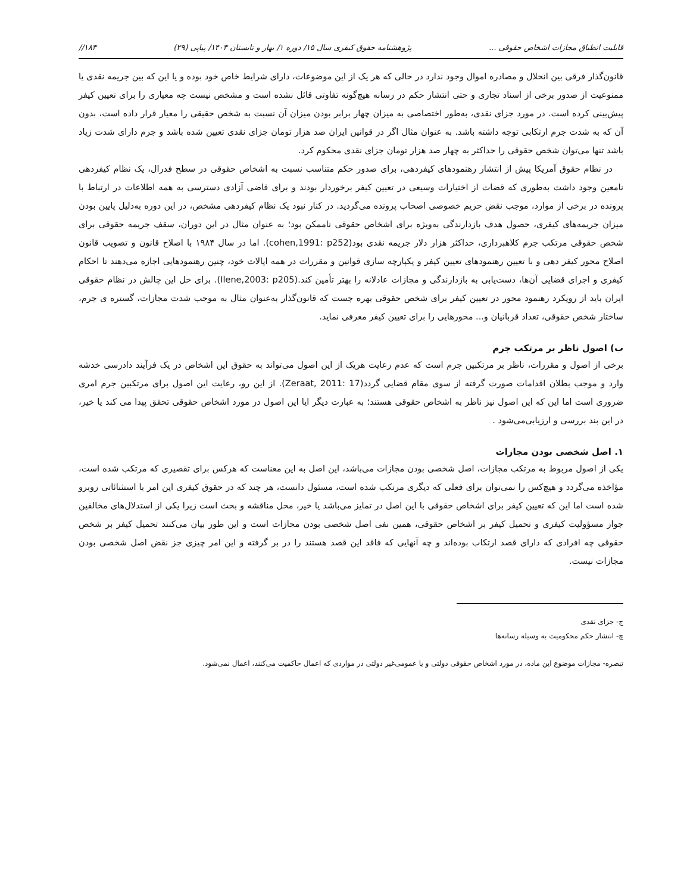قابلیت انطباق مجازات اشخاص حقوقی ... پژوهشنامه حقوق کیفری سال ۱۵/ دوره ۱/ بهار و تابستان ۱۴۰۳/ پیاپی (۲۹) ۱۸۳//
قانون‌گذار فرقی بین انحلال و مصادره اموال وجود ندارد در حالی که هر یک از این موضوعات، دارای شرایط خاص خود بوده و یا این که بین جریمه نقدی یا ممنوعیت از صدور برخی از اسناد تجاری و حتی انتشار حکم در رسانه هیچ‌گونه تفاوتی قائل نشده است و مشخص نیست چه معیاری را برای تعیین کیفر پیش‌بینی کرده است. در مورد جزای نقدی، به‌طور اختصاصی به میزان چهار برابر بودن میزان آن نسبت به شخص حقیقی را معیار قرار داده است، بدون آن که به شدت جرم ارتکابی توجه داشته باشد. به عنوان مثال اگر در قوانین ایران صد هزار تومان جزای نقدی تعیین شده باشد و جرم دارای شدت زیاد باشد تنها می‌توان شخص حقوقی را حداکثر به چهار صد هزار تومان جزای نقدی محکوم کرد.
در نظام حقوق آمریکا پیش از انتشار رهنمودهای کیفردهی، برای صدور حکم متناسب نسبت به اشخاص حقوقی در سطح فدرال، یک نظام کیفردهی نامعین وجود داشت به‌طوری که قضات از اختیارات وسیعی در تعیین کیفر برخوردار بودند و برای قاضی آزادی دسترسی به همه اطلاعات در ارتباط با پرونده در برخی از موارد، موجب نقض حریم خصوصی اصحاب پرونده می‌گردید. در کنار نبود یک نظام کیفردهی مشخص، در این دوره به‌دلیل پایین بودن میزان جریمه‌های کیفری، حصول هدف بازدارندگی به‌ویژه برای اشخاص حقوقی ناممکن بود؛ به عنوان مثال در این دوران، سقف جریمه حقوقی برای شخص حقوقی مرتکب جرم کلاهبرداری، حداکثر هزار دلار جریمه نقدی بود(cohen,1991: p252). اما در سال ۱۹۸۴ با اصلاح قانون و تصویب قانون اصلاح محور کیفر دهی و با تعیین رهنمودهای تعیین کیفر و یکپارچه سازی قوانین و مقررات در همه ایالات خود، چنین رهنمودهایی اجازه می‌دهند تا احکام کیفری و اجرای قضایی آن‌ها، دست‌یابی به بازدارندگی و مجازات عادلانه را بهتر تأمین کند.(Ilene,2003: p205). برای حل این چالش در نظام حقوقی ایران باید از رویکرد رهنمود محور در تعیین کیفر برای شخص حقوقی بهره جست که قانون‌گذار به‌عنوان مثال به موجب شدت مجازات، گستره ی جرم، ساختار شخص حقوقی، تعداد قربانیان و... محورهایی را برای تعیین کیفر معرفی نماید.
ب) اصول ناظر بر مرتکب جرم
برخی از اصول و مقررات، ناظر بر مرتکبین جرم است که عدم رعایت هریک از این اصول می‌تواند به حقوق این اشخاص در یک فرآیند دادرسی خدشه وارد و موجب بطلان اقدامات صورت گرفته از سوی مقام قضایی گردد(Zeraat, 2011: 17). از این رو، رعایت این اصول برای مرتکبین جرم امری ضروری است اما این که این اصول نیز ناظر به اشخاص حقوقی هستند؛ به عبارت دیگر ایا این اصول در مورد اشخاص حقوقی تحقق پیدا می کند یا خیر، در این بند بررسی و ارزیابی‌می‌شود .
۱. اصل شخصی بودن مجازات
یکی از اصول مربوط به مرتکب مجازات، اصل شخصی بودن مجازات می‌باشد، این اصل به این معناست که هرکس برای تقصیری که مرتکب شده است، مؤاخذه می‌گردد و هیچ‌کس را نمی‌توان برای فعلی که دیگری مرتکب شده است، مسئول دانست، هر چند که در حقوق کیفری این امر با استثنائاتی روبرو شده است اما این که تعیین کیفر برای اشخاص حقوقی با این اصل در تمایز می‌باشد یا خیر، محل مناقشه و بحث است زیرا یکی از استدلال‌های مخالفین جواز مسؤولیت کیفری و تحمیل کیفر بر اشخاص حقوقی، همین نفی اصل شخصی بودن مجازات است و این طور بیان می‌کنند تحمیل کیفر بر شخص حقوقی چه افرادی که دارای قصد ارتکاب بوده‌اند و چه آنهایی که فاقد این قصد هستند را در بر گرفته و این امر چیزی جز نقض اصل شخصی بودن مجازات نیست.
ج- جزای نقدی
چ- انتشار حکم محکومیت به وسیله رسانه‌ها
تبصره- مجازات موضوع این ماده، در مورد اشخاص حقوقی دولتی و یا عمومی‌غیر دولتی در مواردی که اعمال حاکمیت می‌کنند، اعمال نمی‌شود.